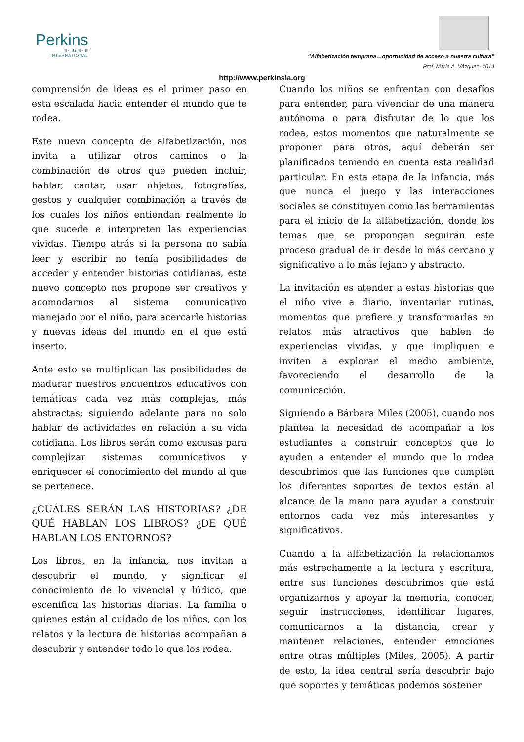Perkins
⠿⠂⠿⠆⠿⠂⠿
INTERNATIONAL
“Alfabetización temprana…oportunidad de acceso a nuestra cultura”
Prof. María A. Vázquez- 2014
http://www.perkinsla.org
comprensión de ideas es el primer paso en esta escalada hacia entender el mundo que te rodea.
Este nuevo concepto de alfabetización, nos invita a utilizar otros caminos o la combinación de otros que pueden incluir, hablar, cantar, usar objetos, fotografías, gestos y cualquier combinación a través de los cuales los niños entiendan realmente lo que sucede e interpreten las experiencias vividas. Tiempo atrás si la persona no sabía leer y escribir no tenía posibilidades de acceder y entender historias cotidianas, este nuevo concepto nos propone ser creativos y acomodarnos al sistema comunicativo manejado por el niño, para acercarle historias y nuevas ideas del mundo en el que está inserto.
Ante esto se multiplican las posibilidades de madurar nuestros encuentros educativos con temáticas cada vez más complejas, más abstractas; siguiendo adelante para no solo hablar de actividades en relación a su vida cotidiana. Los libros serán como excusas para complejizar sistemas comunicativos y enriquecer el conocimiento del mundo al que se pertenece.
¿CUÁLES SERÁN LAS HISTORIAS? ¿DE QUÉ HABLAN LOS LIBROS? ¿DE QUÉ HABLAN LOS ENTORNOS?
Los libros, en la infancia, nos invitan a descubrir el mundo, y significar el conocimiento de lo vivencial y lúdico, que escenifica las historias diarias. La familia o quienes están al cuidado de los niños, con los relatos y la lectura de historias acompañan a descubrir y entender todo lo que los rodea.
Cuando los niños se enfrentan con desafíos para entender, para vivenciar de una manera autónoma o para disfrutar de lo que los rodea, estos momentos que naturalmente se proponen para otros, aquí deberán ser planificados teniendo en cuenta esta realidad particular. En esta etapa de la infancia, más que nunca el juego y las interacciones sociales se constituyen como las herramientas para el inicio de la alfabetización, donde los temas que se propongan seguirán este proceso gradual de ir desde lo más cercano y significativo a lo más lejano y abstracto.
La invitación es atender a estas historias que el niño vive a diario, inventariar rutinas, momentos que prefiere y transformarlas en relatos más atractivos que hablen de experiencias vividas, y que impliquen e inviten a explorar el medio ambiente, favoreciendo el desarrollo de la comunicación.
Siguiendo a Bárbara Miles (2005), cuando nos plantea la necesidad de acompañar a los estudiantes a construir conceptos que lo ayuden a entender el mundo que lo rodea descubrimos que las funciones que cumplen los diferentes soportes de textos están al alcance de la mano para ayudar a construir entornos cada vez más interesantes y significativos.
Cuando a la alfabetización la relacionamos más estrechamente a la lectura y escritura, entre sus funciones descubrimos que está organizarnos y apoyar la memoria, conocer, seguir instrucciones, identificar lugares, comunicarnos a la distancia, crear y mantener relaciones, entender emociones entre otras múltiples (Miles, 2005). A partir de esto, la idea central sería descubrir bajo qué soportes y temáticas podemos sostener